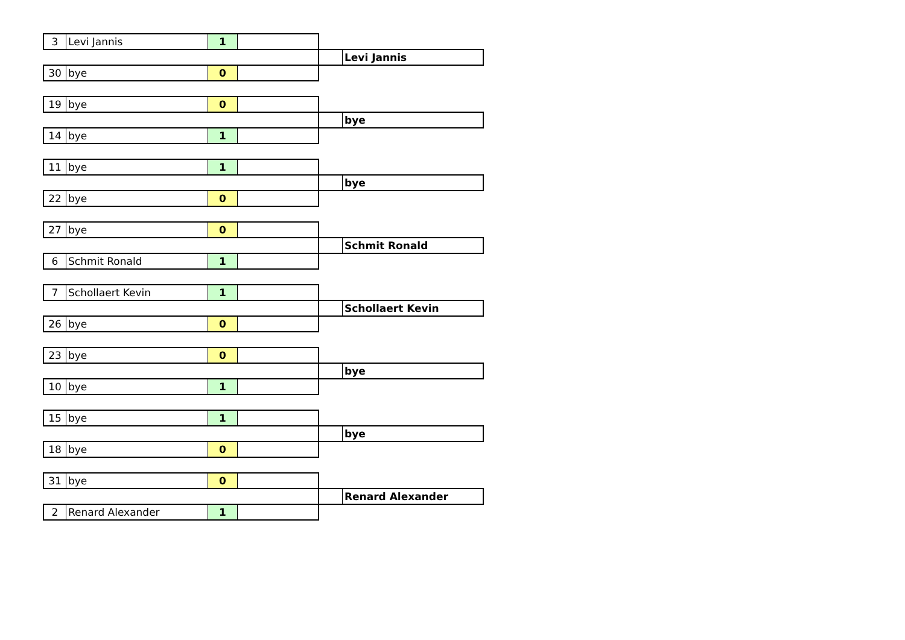| 3 | Levi Jannis | 1 | | | |
| | | | | | Levi Jannis |
| 30 | bye | 0 | | | |
| 19 | bye | 0 | | | |
| | | | | | bye |
| 14 | bye | 1 | | | |
| 11 | bye | 1 | | | |
| | | | | | bye |
| 22 | bye | 0 | | | |
| 27 | bye | 0 | | | |
| | | | | | Schmit Ronald |
| 6 | Schmit Ronald | 1 | | | |
| 7 | Schollaert Kevin | 1 | | | |
| | | | | | Schollaert Kevin |
| 26 | bye | 0 | | | |
| 23 | bye | 0 | | | |
| | | | | | bye |
| 10 | bye | 1 | | | |
| 15 | bye | 1 | | | |
| | | | | | bye |
| 18 | bye | 0 | | | |
| 31 | bye | 0 | | | |
| | | | | | Renard Alexander |
| 2 | Renard Alexander | 1 | | | |